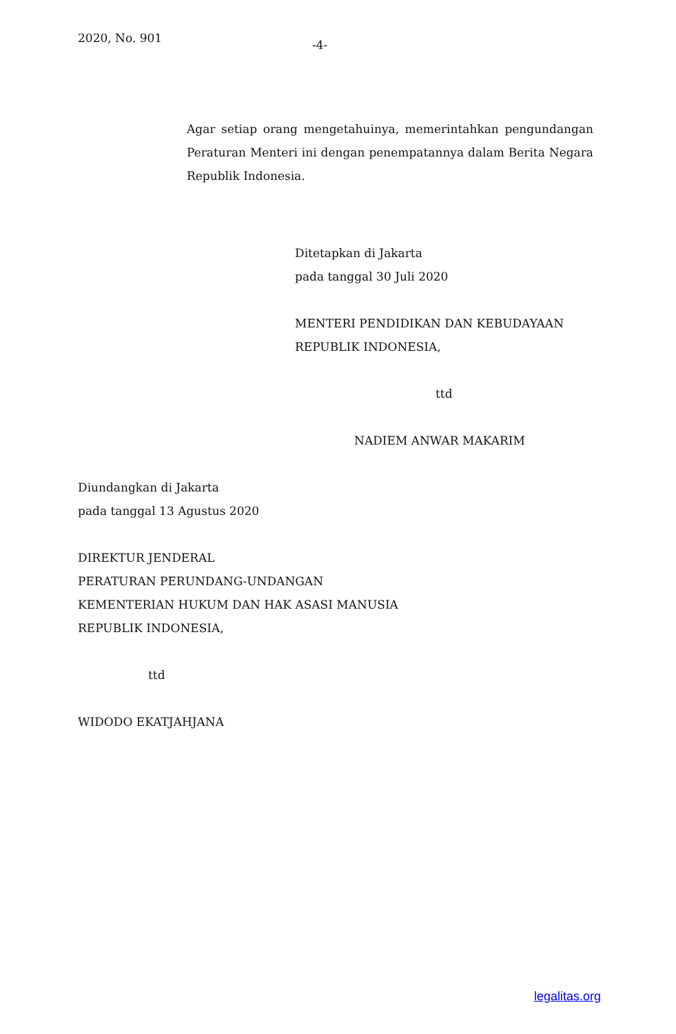2020, No. 901
-4-
Agar setiap orang mengetahuinya, memerintahkan pengundangan Peraturan Menteri ini dengan penempatannya dalam Berita Negara Republik Indonesia.
Ditetapkan di Jakarta
pada tanggal 30 Juli 2020
MENTERI PENDIDIKAN DAN KEBUDAYAAN
REPUBLIK INDONESIA,
ttd
NADIEM ANWAR MAKARIM
Diundangkan di Jakarta
pada tanggal 13 Agustus 2020
DIREKTUR JENDERAL
PERATURAN PERUNDANG-UNDANGAN
KEMENTERIAN HUKUM DAN HAK ASASI MANUSIA
REPUBLIK INDONESIA,
ttd
WIDODO EKATJAHJANA
legalitas.org